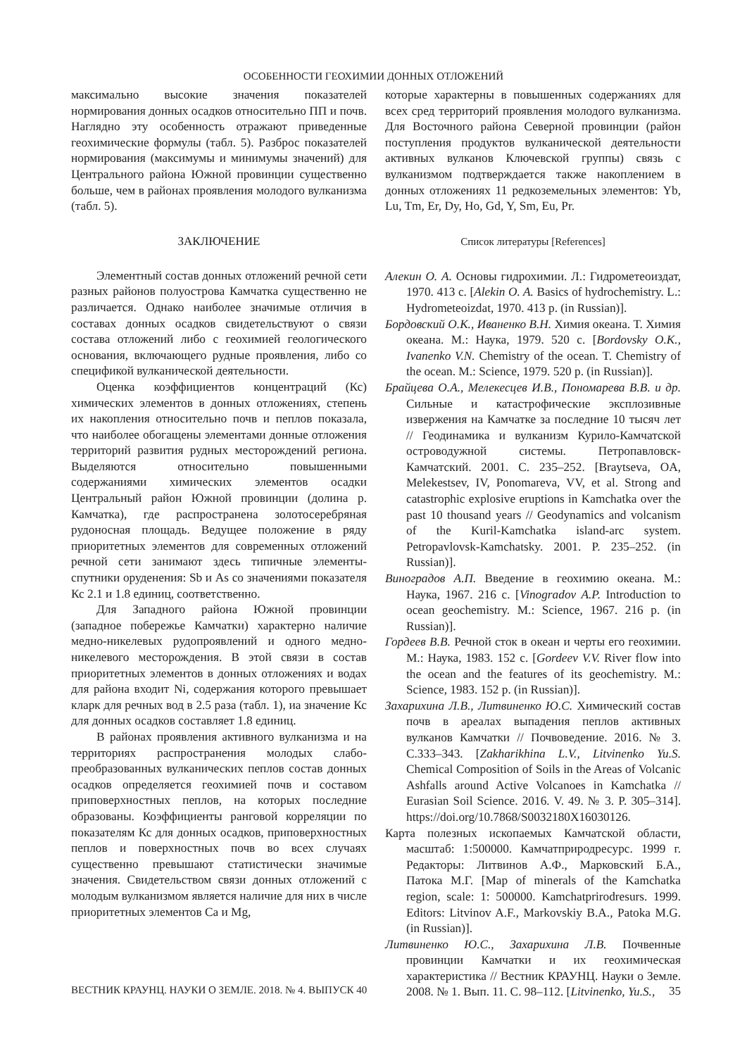ОСОБЕННОСТИ ГЕОХИМИИ ДОННЫХ ОТЛОЖЕНИЙ
максимально высокие значения показателей нормирования донных осадков относительно ПП и почв. Наглядно эту особенность отражают приведенные геохимические формулы (табл. 5). Разброс показателей нормирования (максимумы и минимумы значений) для Центрального района Южной провинции существенно больше, чем в районах проявления молодого вулканизма (табл. 5).
ЗАКЛЮЧЕНИЕ
Элементный состав донных отложений речной сети разных районов полуострова Камчатка существенно не различается. Однако наиболее значимые отличия в составах донных осадков свидетельствуют о связи состава отложений либо с геохимией геологического основания, включающего рудные проявления, либо со спецификой вулканической деятельности.
Оценка коэффициентов концентраций (Кс) химических элементов в донных отложениях, степень их накопления относительно почв и пеплов показала, что наиболее обогащены элементами донные отложения территорий развития рудных месторождений региона. Выделяются относительно повышенными содержаниями химических элементов осадки Центральный район Южной провинции (долина р. Камчатка), где распространена золотосеребряная рудоносная площадь. Ведущее положение в ряду приоритетных элементов для современных отложений речной сети занимают здесь типичные элементы-спутники оруденения: Sb и As со значениями показателя Кс 2.1 и 1.8 единиц, соответственно.
Для Западного района Южной провинции (западное побережье Камчатки) характерно наличие медно-никелевых рудопроявлений и одного медно-никелевого месторождения. В этой связи в состав приоритетных элементов в донных отложениях и водах для района входит Ni, содержания которого превышает кларк для речных вод в 2.5 раза (табл. 1), иа значение Кс для донных осадков составляет 1.8 единиц.
В районах проявления активного вулканизма и на территориях распространения молодых слабо-преобразованных вулканических пеплов состав донных осадков определяется геохимией почв и составом приповерхностных пеплов, на которых последние образованы. Коэффициенты ранговой корреляции по показателям Кс для донных осадков, приповерхностных пеплов и поверхностных почв во всех случаях существенно превышают статистически значимые значения. Свидетельством связи донных отложений с молодым вулканизмом является наличие для них в числе приоритетных элементов Ca и Mg,
которые характерны в повышенных содержаниях для всех сред территорий проявления молодого вулканизма. Для Восточного района Северной провинции (район поступления продуктов вулканической деятельности активных вулканов Ключевской группы) связь с вулканизмом подтверждается также накоплением в донных отложениях 11 редкоземельных элементов: Yb, Lu, Tm, Er, Dy, Ho, Gd, Y, Sm, Eu, Pr.
Список литературы [References]
Алекин О. А. Основы гидрохимии. Л.: Гидрометеоиздат, 1970. 413 с. [Alekin O. A. Basics of hydrochemistry. L.: Hydrometeoizdat, 1970. 413 p. (in Russian)].
Бордовский О.К., Иваненко В.Н. Химия океана. Т. Химия океана. М.: Наука, 1979. 520 с. [Bordovsky O.K., Ivanenko V.N. Chemistry of the ocean. T. Chemistry of the ocean. M.: Science, 1979. 520 p. (in Russian)].
Брайцева О.А., Мелекесцев И.В., Пономарева В.В. и др. Сильные и катастрофические эксплозивные извержения на Камчатке за последние 10 тысяч лет // Геодинамика и вулканизм Курило-Камчатской островодужной системы. Петропавловск-Камчатский. 2001. С. 235–252. [Braytseva, OA, Melekestsev, IV, Ponomareva, VV, et al. Strong and catastrophic explosive eruptions in Kamchatka over the past 10 thousand years // Geodynamics and volcanism of the Kuril-Kamchatka island-arc system. Petropavlovsk-Kamchatsky. 2001. P. 235–252. (in Russian)].
Виноградов А.П. Введение в геохимию океана. М.: Наука, 1967. 216 с. [Vinogradov A.P. Introduction to ocean geochemistry. M.: Science, 1967. 216 p. (in Russian)].
Гордеев В.В. Речной сток в океан и черты его геохимии. М.: Наука, 1983. 152 с. [Gordeev V.V. River flow into the ocean and the features of its geochemistry. M.: Science, 1983. 152 p. (in Russian)].
Захарихина Л.В., Литвиненко Ю.С. Химический состав почв в ареалах выпадения пеплов активных вулканов Камчатки // Почвоведение. 2016. № 3. С.333–343. [Zakharikhina L.V., Litvinenko Yu.S. Chemical Composition of Soils in the Areas of Volcanic Ashfalls around Active Volcanoes in Kamchatka // Eurasian Soil Science. 2016. V. 49. № 3. P. 305–314]. https://doi.org/10.7868/S0032180X16030126.
Карта полезных ископаемых Камчатской области, масштаб: 1:500000. Камчатприродресурс. 1999 г. Редакторы: Литвинов А.Ф., Марковский Б.А., Патока М.Г. [Map of minerals of the Kamchatka region, scale: 1: 500000. Kamchatprirodresurs. 1999. Editors: Litvinov A.F., Markovskiy B.A., Patoka M.G. (in Russian)].
Литвиненко Ю.С., Захарихина Л.В. Почвенные провинции Камчатки и их геохимическая характеристика // Вестник КРАУНЦ. Науки о Земле. 2008. № 1. Вып. 11. С. 98–112. [Litvinenko, Yu.S.,
ВЕСТНИК КРАУНЦ. НАУКИ О ЗЕМЛЕ. 2018. № 4. ВЫПУСК 40 35